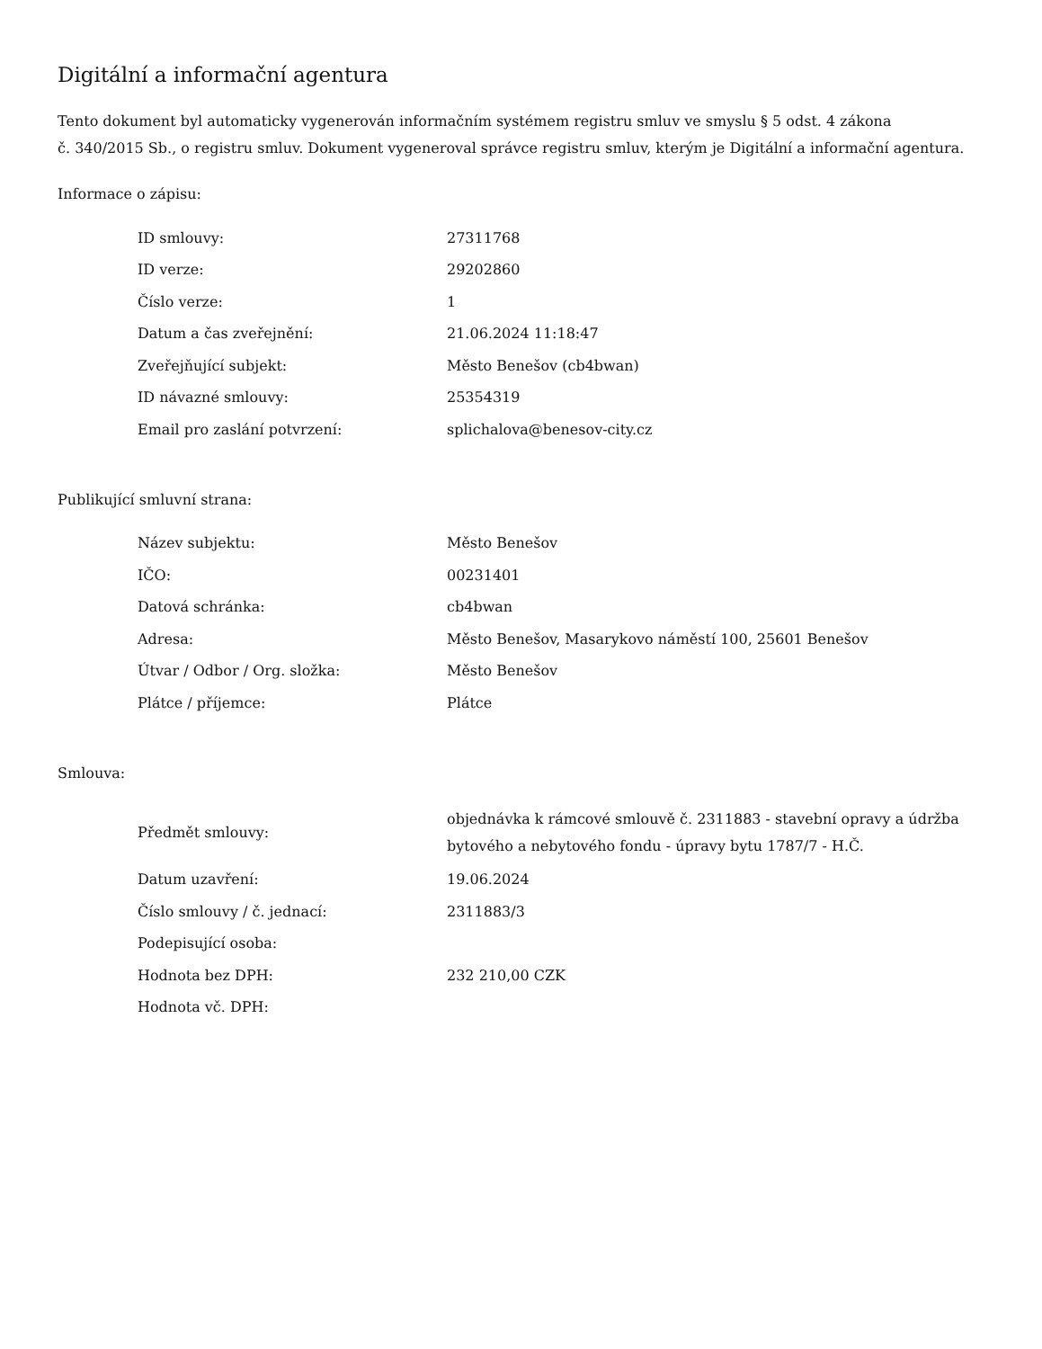Digitální a informační agentura
Tento dokument byl automaticky vygenerován informačním systémem registru smluv ve smyslu § 5 odst. 4 zákona
č. 340/2015 Sb., o registru smluv. Dokument vygeneroval správce registru smluv, kterým je Digitální a informační agentura.
Informace o zápisu:
| ID smlouvy: | 27311768 |
| ID verze: | 29202860 |
| Číslo verze: | 1 |
| Datum a čas zveřejnění: | 21.06.2024 11:18:47 |
| Zveřejňující subjekt: | Město Benešov (cb4bwan) |
| ID návazné smlouvy: | 25354319 |
| Email pro zaslání potvrzení: | splichalova@benesov-city.cz |
Publikující smluvní strana:
| Název subjektu: | Město Benešov |
| IČO: | 00231401 |
| Datová schránka: | cb4bwan |
| Adresa: | Město Benešov, Masarykovo náměstí 100, 25601 Benešov |
| Útvar / Odbor / Org. složka: | Město Benešov |
| Plátce / příjemce: | Plátce |
Smlouva:
| Předmět smlouvy: | objednávka k rámcové smlouvě č. 2311883 - stavební opravy a údržba bytového a nebytového fondu - úpravy bytu 1787/7 - H.Č. |
| Datum uzavření: | 19.06.2024 |
| Číslo smlouvy / č. jednací: | 2311883/3 |
| Podepisující osoba: | |
| Hodnota bez DPH: | 232 210,00 CZK |
| Hodnota vč. DPH: | |